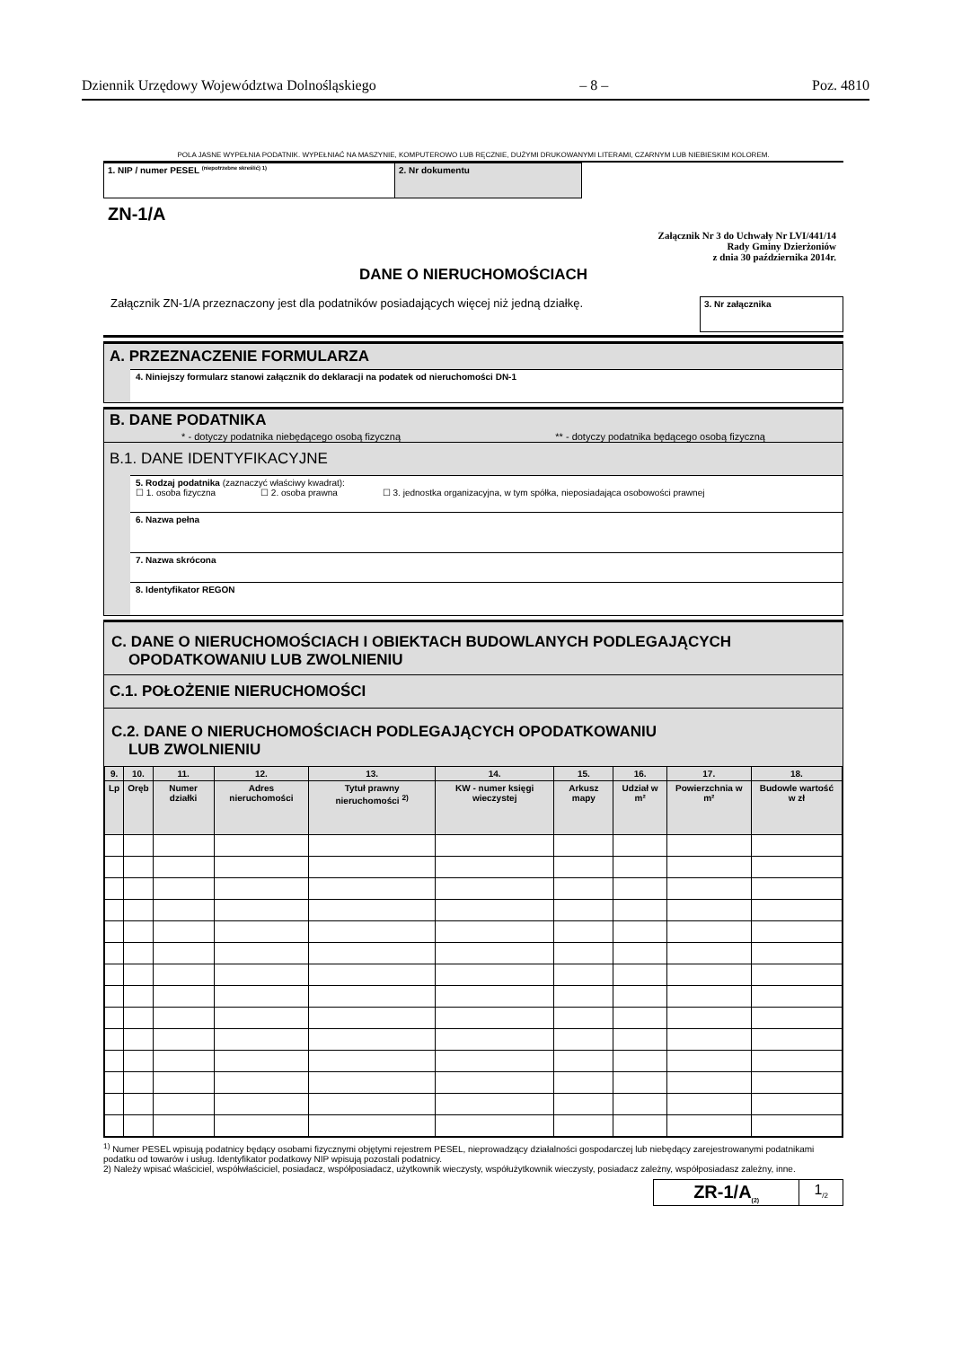Dziennik Urzędowy Województwa Dolnośląskiego – 8 – Poz. 4810
POLA JASNE WYPEŁNIA PODATNIK. WYPEŁNIAĆ NA MASZYNIE, KOMPUTEROWO LUB RĘCZNIE, DUŻYMI DRUKOWANYMI LITERAMI, CZARNYM LUB NIEBIESKIM KOLOREM.
| 1. NIP / numer PESEL <sup>(niepotrzebne skreślić) 1)</sup> | 2. Nr dokumentu |
ZN-1/A
Załącznik Nr 3 do Uchwały Nr LVI/441/14
Rady Gminy Dzierżoniów
z dnia 30 października 2014r.
DANE O NIERUCHOMOŚCIACH
Załącznik ZN-1/A przeznaczony jest dla podatników posiadających więcej niż jedną działkę. 3. Nr załącznika
A. PRZEZNACZENIE FORMULARZA
4. Niniejszy formularz stanowi załącznik do deklaracji na podatek od nieruchomości DN-1
B. DANE PODATNIKA
* - dotyczy podatnika niebędącego osobą fizyczną ** - dotyczy podatnika będącego osobą fizyczną
B.1. DANE IDENTYFIKACYJNE
5. Rodzaj podatnika (zaznaczyć właściwy kwadrat):
☐ 1. osoba fizyczna ☐ 2. osoba prawna ☐ 3. jednostka organizacyjna, w tym spółka, nieposiadająca osobowości prawnej
6. Nazwa pełna
7. Nazwa skrócona
8. Identyfikator REGON
C. DANE O NIERUCHOMOŚCIACH I OBIEKTACH BUDOWLANYCH PODLEGAJĄCYCH
OPODATKOWANIU LUB ZWOLNIENIU
C.1. POŁOŻENIE NIERUCHOMOŚCI
C.2. DANE O NIERUCHOMOŚCIACH PODLEGAJĄCYCH OPODATKOWANIU
LUB ZWOLNIENIU
| 9. | 10. | 11. | 12. | 13. | 14. | 15. | 16. | 17. | 18. |
| --- | --- | --- | --- | --- | --- | --- | --- | --- | --- |
| Lp | Oręb | Numer działki | Adres nieruchomości | Tytuł prawny nieruchomości <sup>2)</sup> | KW - numer księgi wieczystej | Arkusz mapy | Udział w m² | Powierzchnia w m² | Budowle wartość w zł |
<sup>1)</sup> Numer PESEL wpisują podatnicy będący osobami fizycznymi objętymi rejestrem PESEL, nieprowadzący działalności gospodarczej lub niebędący zarejestrowanymi podatnikami podatku od towarów i usług. Identyfikator podatkowy NIP wpisują pozostali podatnicy.
2) Należy wpisać właściciel, współwłaściciel, posiadacz, współposiadacz, użytkownik wieczysty, współużytkownik wieczysty, posiadacz zależny, współposiadasz zależny, inne.
| ZR-1/A<sub>(2)</sub> | 1<sub>/2</sub> |